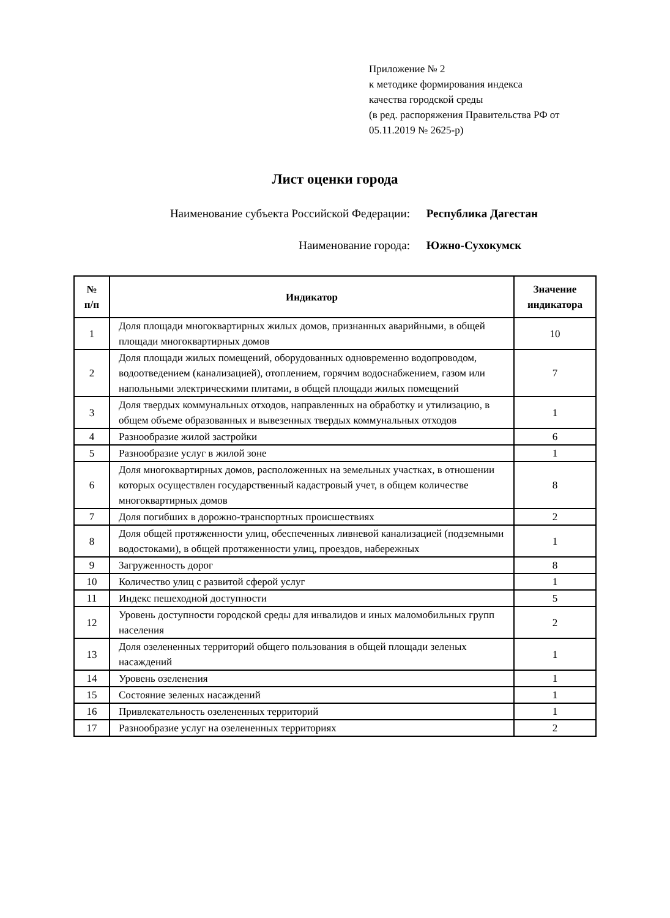Приложение № 2
к методике формирования индекса
качества городской среды
(в ред. распоряжения Правительства РФ от
05.11.2019 № 2625-р)
Лист оценки города
Наименование субъекта Российской Федерации: Республика Дагестан
Наименование города: Южно-Сухокумск
| № п/п | Индикатор | Значение индикатора |
| --- | --- | --- |
| 1 | Доля площади многоквартирных жилых домов, признанных аварийными, в общей площади многоквартирных домов | 10 |
| 2 | Доля площади жилых помещений, оборудованных одновременно водопроводом, водоотведением (канализацией), отоплением, горячим водоснабжением, газом или напольными электрическими плитами, в общей площади жилых помещений | 7 |
| 3 | Доля твердых коммунальных отходов, направленных на обработку и утилизацию, в общем объеме образованных и вывезенных твердых коммунальных отходов | 1 |
| 4 | Разнообразие жилой застройки | 6 |
| 5 | Разнообразие услуг в жилой зоне | 1 |
| 6 | Доля многоквартирных домов, расположенных на земельных участках, в отношении которых осуществлен государственный кадастровый учет, в общем количестве многоквартирных домов | 8 |
| 7 | Доля погибших в дорожно-транспортных происшествиях | 2 |
| 8 | Доля общей протяженности улиц, обеспеченных ливневой канализацией (подземными водостоками), в общей протяженности улиц, проездов, набережных | 1 |
| 9 | Загруженность дорог | 8 |
| 10 | Количество улиц с развитой сферой услуг | 1 |
| 11 | Индекс пешеходной доступности | 5 |
| 12 | Уровень доступности городской среды для инвалидов и иных маломобильных групп населения | 2 |
| 13 | Доля озелененных территорий общего пользования в общей площади зеленых насаждений | 1 |
| 14 | Уровень озеленения | 1 |
| 15 | Состояние зеленых насаждений | 1 |
| 16 | Привлекательность озелененных территорий | 1 |
| 17 | Разнообразие услуг на озелененных территориях | 2 |